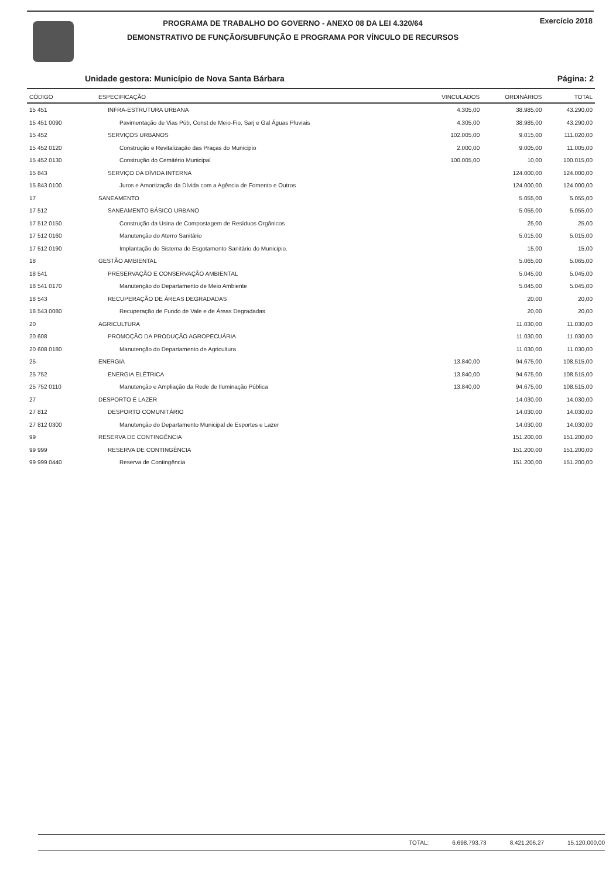PROGRAMA DE TRABALHO DO GOVERNO - ANEXO 08 DA LEI 4.320/64
DEMONSTRATIVO DE FUNÇÃO/SUBFUNÇÃO E PROGRAMA POR VÍNCULO DE RECURSOS
Exercício 2018
Unidade gestora: Município de Nova Santa Bárbara
Página: 2
| CÓDIGO | ESPECIFICAÇÃO | VINCULADOS | ORDINÁRIOS | TOTAL |
| --- | --- | --- | --- | --- |
| 15 451 | INFRA-ESTRUTURA URBANA | 4.305,00 | 38.985,00 | 43.290,00 |
| 15 451 0090 | Pavimentação de Vias Púb, Const de Meio-Fio, Sarj e Gal Águas Pluviais | 4.305,00 | 38.985,00 | 43.290,00 |
| 15 452 | SERVIÇOS URBANOS | 102.005,00 | 9.015,00 | 111.020,00 |
| 15 452 0120 | Construção e Revitalização das Praças do Municipio | 2.000,00 | 9.005,00 | 11.005,00 |
| 15 452 0130 | Construção do Cemitério Municipal | 100.005,00 | 10,00 | 100.015,00 |
| 15 843 | SERVIÇO DA DÍVIDA INTERNA | | 124.000,00 | 124.000,00 |
| 15 843 0100 | Juros e Amortização da Dívida com a Agência de Fomento e Outros | | 124.000,00 | 124.000,00 |
| 17 | SANEAMENTO | | 5.055,00 | 5.055,00 |
| 17 512 | SANEAMENTO BÁSICO URBANO | | 5.055,00 | 5.055,00 |
| 17 512 0150 | Construção da Usina de Compostagem de Resíduos Orgânicos | | 25,00 | 25,00 |
| 17 512 0160 | Manutenção do Aterro Sanitário | | 5.015,00 | 5.015,00 |
| 17 512 0190 | Implantação do Sistema de Esgotamento Sanitário do Municipio. | | 15,00 | 15,00 |
| 18 | GESTÃO AMBIENTAL | | 5.065,00 | 5.065,00 |
| 18 541 | PRESERVAÇÃO E CONSERVAÇÃO AMBIENTAL | | 5.045,00 | 5.045,00 |
| 18 541 0170 | Manutenção do Departamento de Meio Ambiente | | 5.045,00 | 5.045,00 |
| 18 543 | RECUPERAÇÃO DE ÁREAS DEGRADADAS | | 20,00 | 20,00 |
| 18 543 0080 | Recuperação de Fundo de Vale e de Áreas Degradadas | | 20,00 | 20,00 |
| 20 | AGRICULTURA | | 11.030,00 | 11.030,00 |
| 20 608 | PROMOÇÃO DA PRODUÇÃO AGROPECUÁRIA | | 11.030,00 | 11.030,00 |
| 20 608 0180 | Manutenção do Departamento de Agricultura | | 11.030,00 | 11.030,00 |
| 25 | ENERGIA | 13.840,00 | 94.675,00 | 108.515,00 |
| 25 752 | ENERGIA ELÉTRICA | 13.840,00 | 94.675,00 | 108.515,00 |
| 25 752 0110 | Manutenção e Ampliação da Rede de Iluminação Pública | 13.840,00 | 94.675,00 | 108.515,00 |
| 27 | DESPORTO E LAZER | | 14.030,00 | 14.030,00 |
| 27 812 | DESPORTO COMUNITÁRIO | | 14.030,00 | 14.030,00 |
| 27 812 0300 | Manutenção do Departamento Municipal de Esportes e Lazer | | 14.030,00 | 14.030,00 |
| 99 | RESERVA DE CONTINGÊNCIA | | 151.200,00 | 151.200,00 |
| 99 999 | RESERVA DE CONTINGÊNCIA | | 151.200,00 | 151.200,00 |
| 99 999 0440 | Reserva de Contingência | | 151.200,00 | 151.200,00 |
TOTAL: 6.698.793,73 8.421.206,27 15.120.000,00